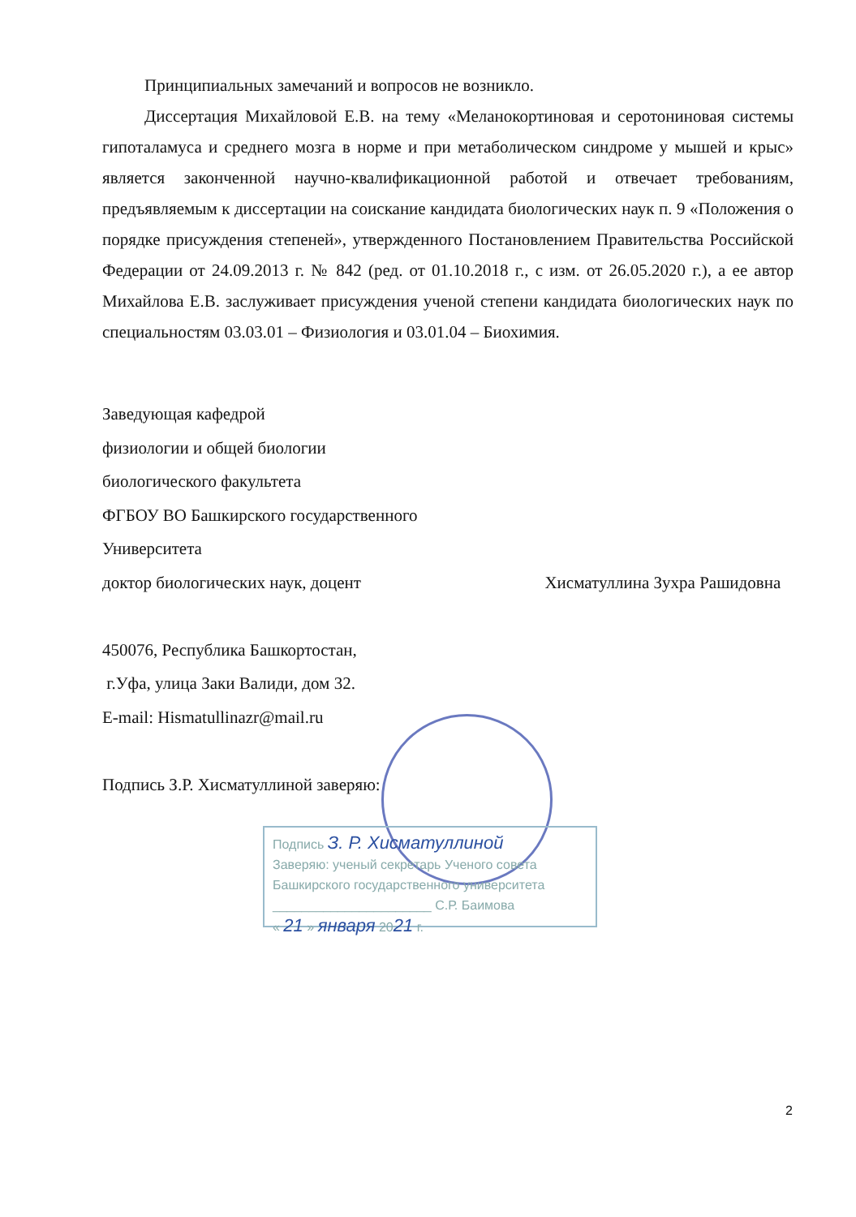Принципиальных замечаний и вопросов не возникло.
Диссертация Михайловой Е.В. на тему «Меланокортиновая и серотониновая системы гипоталамуса и среднего мозга в норме и при метаболическом синдроме у мышей и крыс» является законченной научно-квалификационной работой и отвечает требованиям, предъявляемым к диссертации на соискание кандидата биологических наук п. 9 «Положения о порядке присуждения степеней», утвержденного Постановлением Правительства Российской Федерации от 24.09.2013 г. № 842 (ред. от 01.10.2018 г., с изм. от 26.05.2020 г.), а ее автор Михайлова Е.В. заслуживает присуждения ученой степени кандидата биологических наук по специальностям 03.03.01 – Физиология и 03.01.04 – Биохимия.
Заведующая кафедрой
физиологии и общей биологии
биологического факультета
ФГБОУ ВО Башкирского государственного
Университета
доктор биологических наук, доцент Хисматуллина Зухра Рашидовна
450076, Республика Башкортостан,
г.Уфа, улица Заки Валиди, дом 32.
E-mail: Hismatullinazr@mail.ru
Подпись З.Р. Хисматуллиной заверяю:
Подпись З. Р. Хисматуллиной
Заверяю: ученый секретарь Ученого совета
Башкирского государственного университета
______________________ С.Р. Баимова
« 21 » января 2021 г.
2